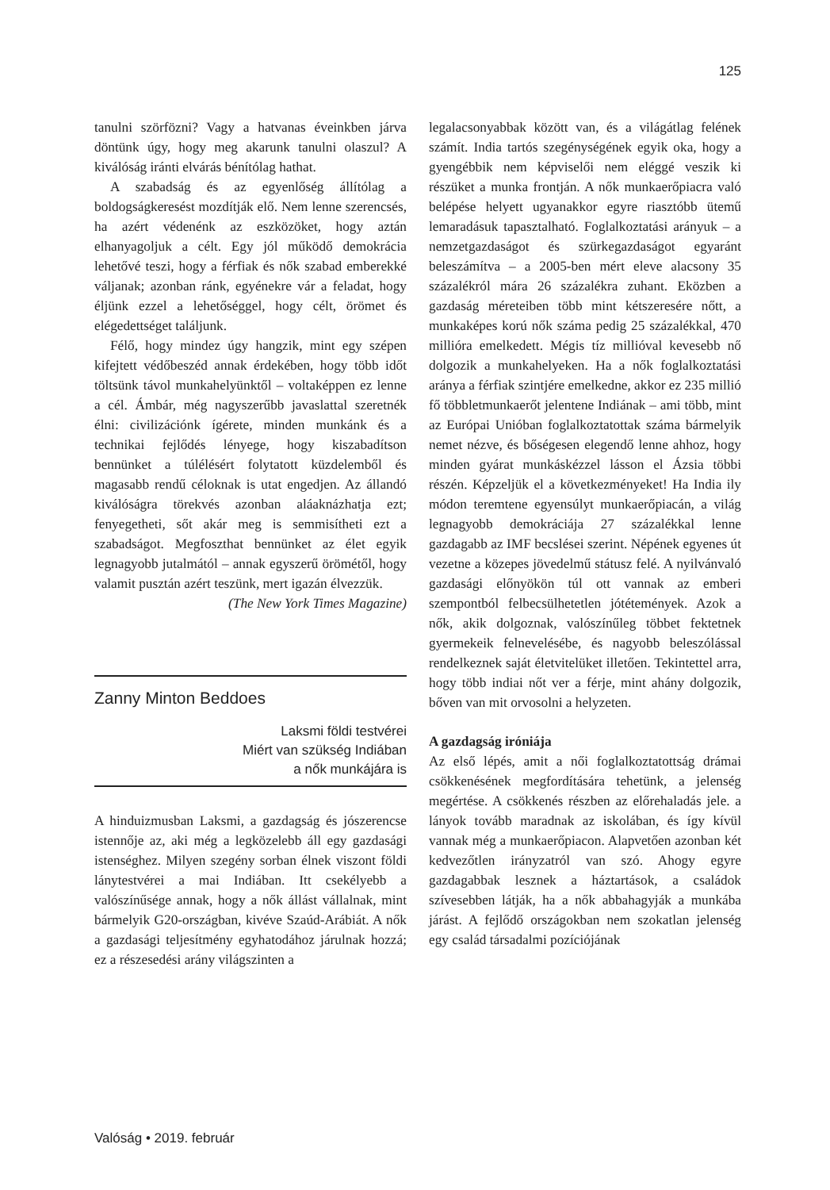125
tanulni szörfözni? Vagy a hatvanas éveinkben járva döntünk úgy, hogy meg akarunk tanulni olaszul? A kiválóság iránti elvárás bénítólag hathat.
A szabadság és az egyenlőség állítólag a boldogságkeresést mozdítják elő. Nem lenne szerencsés, ha azért védenénk az eszközöket, hogy aztán elhanyagoljuk a célt. Egy jól működő demokrácia lehetővé teszi, hogy a férfiak és nők szabad emberekké váljanak; azonban ránk, egyénekre vár a feladat, hogy éljünk ezzel a lehetőséggel, hogy célt, örömet és elégedettséget találjunk.
Félő, hogy mindez úgy hangzik, mint egy szépen kifejtett védőbeszéd annak érdekében, hogy több időt töltsünk távol munkahelyünktől – voltaképpen ez lenne a cél. Ámbár, még nagyszerűbb javaslattal szeretnék élni: civilizációnk ígérete, minden munkánk és a technikai fejlődés lényege, hogy kiszabadítson bennünket a túlélésért folytatott küzdelemből és magasabb rendű céloknak is utat engedjen. Az állandó kiválóságra törekvés azonban aláaknázhatja ezt; fenyegetheti, sőt akár meg is semmisítheti ezt a szabadságot. Megfoszthat bennünket az élet egyik legnagyobb jutalmától – annak egyszerű örömétől, hogy valamit pusztán azért teszünk, mert igazán élvezzük.
(The New York Times Magazine)
Zanny Minton Beddoes
Laksmi földi testvérei
Miért van szükség Indiában
a nők munkájára is
A hinduizmusban Laksmi, a gazdagság és jószerencse istennője az, aki még a legközelebb áll egy gazdasági istenséghez. Milyen szegény sorban élnek viszont földi lánytestvérei a mai Indiában. Itt csekélyebb a valószínűsége annak, hogy a nők állást vállalnak, mint bármelyik G20-országban, kivéve Szaúd-Arábiát. A nők a gazdasági teljesítmény egyhatodához járulnak hozzá; ez a részesedési arány világszinten a
legalacsonyabbak között van, és a világátlag felének számít. India tartós szegénységének egyik oka, hogy a gyengébbik nem képviselői nem eléggé veszik ki részüket a munka frontján. A nők munkaerőpiacra való belépése helyett ugyanakkor egyre riasztóbb ütemű lemaradásuk tapasztalható. Foglalkoztatási arányuk – a nemzetgazdaságot és szürkegazdaságot egyaránt beleszámítva – a 2005-ben mért eleve alacsony 35 százalékról mára 26 százalékra zuhant. Eközben a gazdaság méreteiben több mint kétszeresére nőtt, a munkaképes korú nők száma pedig 25 százalékkal, 470 millióra emelkedett. Mégis tíz millióval kevesebb nő dolgozik a munkahelyeken. Ha a nők foglalkoztatási aránya a férfiak szintjére emelkedne, akkor ez 235 millió fő többletmunkaerőt jelentene Indiának – ami több, mint az Európai Unióban foglalkoztatottak száma bármelyik nemet nézve, és bőségesen elegendő lenne ahhoz, hogy minden gyárat munkáskézzel lásson el Ázsia többi részén. Képzeljük el a következményeket! Ha India ily módon teremtene egyensúlyt munkaerőpiacán, a világ legnagyobb demokráciája 27 százalékkal lenne gazdagabb az IMF becslései szerint. Népének egyenes út vezetne a közepes jövedelmű státusz felé. A nyilvánvaló gazdasági előnyökön túl ott vannak az emberi szempontból felbecsülhetetlen jótétemények. Azok a nők, akik dolgoznak, valószínűleg többet fektetnek gyermekeik felnevelésébe, és nagyobb beleszólással rendelkeznek saját életvitelüket illetően. Tekintettel arra, hogy több indiai nőt ver a férje, mint ahány dolgozik, bőven van mit orvosolni a helyzeten.
A gazdagság iróniája
Az első lépés, amit a női foglalkoztatottság drámai csökkenésének megfordítására tehetünk, a jelenség megértése. A csökkenés részben az előrehaladás jele. a lányok tovább maradnak az iskolában, és így kívül vannak még a munkaerőpiacon. Alapvetően azonban két kedvezőtlen irányzatról van szó. Ahogy egyre gazdagabbak lesznek a háztartások, a családok szívesebben látják, ha a nők abbahagyják a munkába járást. A fejlődő országokban nem szokatlan jelenség egy család társadalmi pozíciójának
Valóság • 2019. február